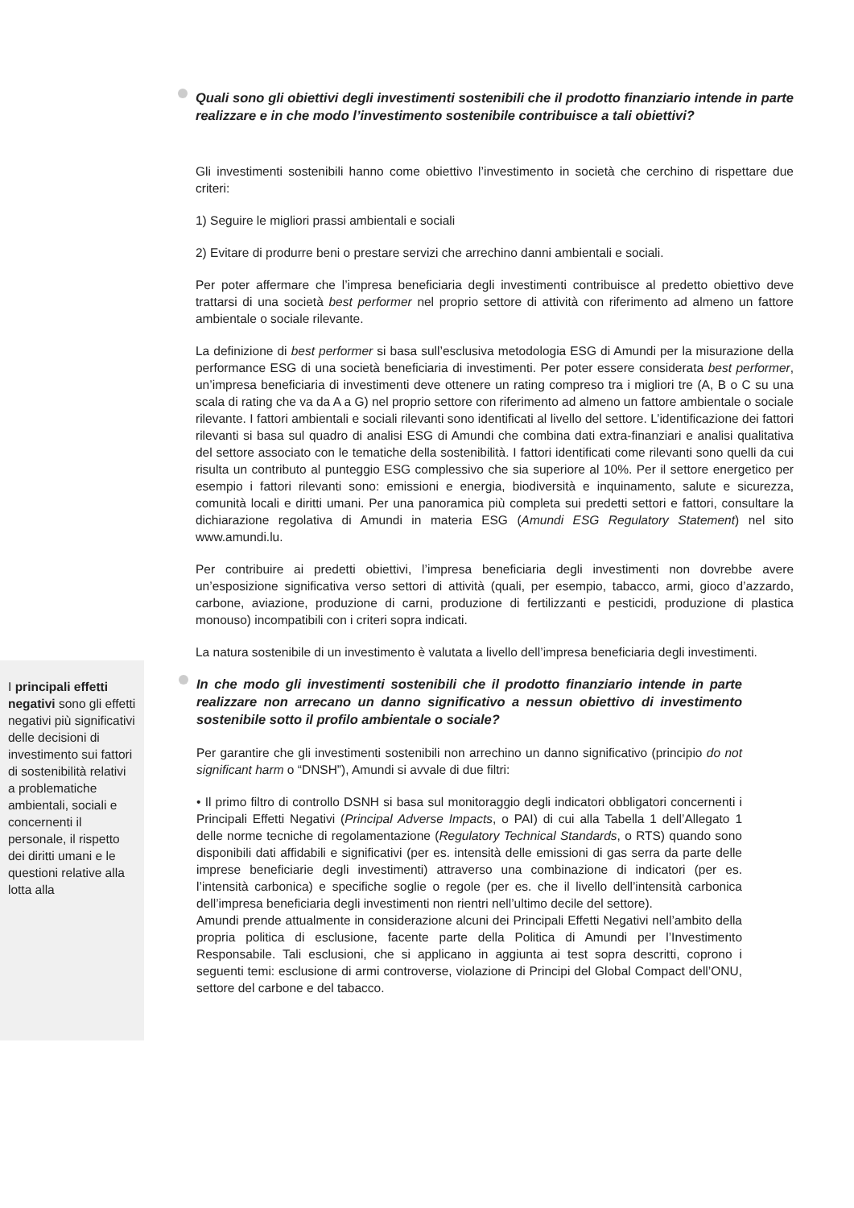Quali sono gli obiettivi degli investimenti sostenibili che il prodotto finanziario intende in parte realizzare e in che modo l’investimento sostenibile contribuisce a tali obiettivi?
Gli investimenti sostenibili hanno come obiettivo l’investimento in società che cerchino di rispettare due criteri:
1) Seguire le migliori prassi ambientali e sociali
2) Evitare di produrre beni o prestare servizi che arrechino danni ambientali e sociali.
Per poter affermare che l’impresa beneficiaria degli investimenti contribuisce al predetto obiettivo deve trattarsi di una società best performer nel proprio settore di attività con riferimento ad almeno un fattore ambientale o sociale rilevante.
La definizione di best performer si basa sull’esclusiva metodologia ESG di Amundi per la misurazione della performance ESG di una società beneficiaria di investimenti. Per poter essere considerata best performer, un’impresa beneficiaria di investimenti deve ottenere un rating compreso tra i migliori tre (A, B o C su una scala di rating che va da A a G) nel proprio settore con riferimento ad almeno un fattore ambientale o sociale rilevante. I fattori ambientali e sociali rilevanti sono identificati al livello del settore. L’identificazione dei fattori rilevanti si basa sul quadro di analisi ESG di Amundi che combina dati extra-finanziari e analisi qualitativa del settore associato con le tematiche della sostenibilità. I fattori identificati come rilevanti sono quelli da cui risulta un contributo al punteggio ESG complessivo che sia superiore al 10%. Per il settore energetico per esempio i fattori rilevanti sono: emissioni e energia, biodiversità e inquinamento, salute e sicurezza, comunità locali e diritti umani. Per una panoramica più completa sui predetti settori e fattori, consultare la dichiarazione regolativa di Amundi in materia ESG (Amundi ESG Regulatory Statement) nel sito www.amundi.lu.
Per contribuire ai predetti obiettivi, l’impresa beneficiaria degli investimenti non dovrebbe avere un’esposizione significativa verso settori di attività (quali, per esempio, tabacco, armi, gioco d’azzardo, carbone, aviazione, produzione di carni, produzione di fertilizzanti e pesticidi, produzione di plastica monouso) incompatibili con i criteri sopra indicati.
La natura sostenibile di un investimento è valutata a livello dell’impresa beneficiaria degli investimenti.
I principali effetti negativi sono gli effetti negativi più significativi delle decisioni di investimento sui fattori di sostenibilità relativi a problematiche ambientali, sociali e concernenti il personale, il rispetto dei diritti umani e le questioni relative alla lotta alla
In che modo gli investimenti sostenibili che il prodotto finanziario intende in parte realizzare non arrecano un danno significativo a nessun obiettivo di investimento sostenibile sotto il profilo ambientale o sociale?
Per garantire che gli investimenti sostenibili non arrechino un danno significativo (principio do not significant harm o “DNSH”), Amundi si avvale di due filtri:
• Il primo filtro di controllo DSNH si basa sul monitoraggio degli indicatori obbligatori concernenti i Principali Effetti Negativi (Principal Adverse Impacts, o PAI) di cui alla Tabella 1 dell’Allegato 1 delle norme tecniche di regolamentazione (Regulatory Technical Standards, o RTS) quando sono disponibili dati affidabili e significativi (per es. intensità delle emissioni di gas serra da parte delle imprese beneficiarie degli investimenti) attraverso una combinazione di indicatori (per es. l’intensità carbonica) e specifiche soglie o regole (per es. che il livello dell’intensità carbonica dell’impresa beneficiaria degli investimenti non rientri nell’ultimo decile del settore).
Amundi prende attualmente in considerazione alcuni dei Principali Effetti Negativi nell’ambito della propria politica di esclusione, facente parte della Politica di Amundi per l’Investimento Responsabile. Tali esclusioni, che si applicano in aggiunta ai test sopra descritti, coprono i seguenti temi: esclusione di armi controverse, violazione di Principi del Global Compact dell’ONU, settore del carbone e del tabacco.